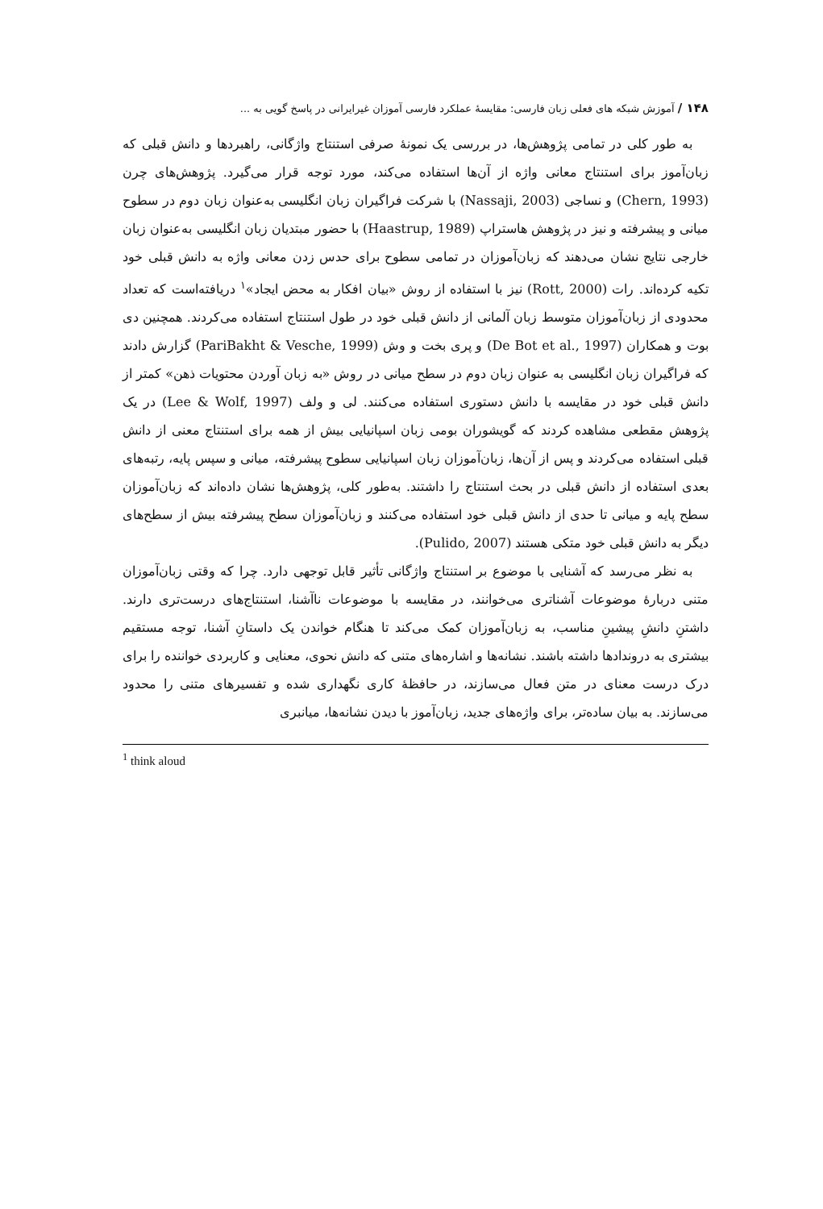۱۴۸ / آموزش شبکه های فعلی زبان فارسی: مقایسهٔ عملکرد فارسی آموزان غیرایرانی در پاسخ گویی به ...
به طور کلی در تمامی پژوهش‌ها، در بررسی یک نمونهٔ صرفی استنتاج واژگانی، راهبردها و دانش قبلی که زبان‌آموز برای استنتاج معانی واژه از آن‌ها استفاده می‌کند، مورد توجه قرار می‌گیرد. پژوهش‌های چرن (Chern, 1993) و نساجی (Nassaji, 2003) با شرکت فراگیران زبان انگلیسی به‌عنوان زبان دوم در سطوح میانی و پیشرفته و نیز در پژوهش هاستراپ (Haastrup, 1989) با حضور مبتدیان زبان انگلیسی به‌عنوان زبان خارجی نتایج نشان می‌دهند که زبان‌آموزان در تمامی سطوح برای حدس زدن معانی واژه به دانش قبلی خود تکیه کرده‌اند. رات (Rott, 2000) نیز با استفاده از روش «بیان افکار به محض ایجاد»<sup>۱</sup> دریافته‌است که تعداد محدودی از زبان‌آموزان متوسط زبان آلمانی از دانش قبلی خود در طول استنتاج استفاده می‌کردند. همچنین دی بوت و همکاران (De Bot et al., 1997) و پری بخت و وش (PariBakht & Vesche, 1999) گزارش دادند که فراگیران زبان انگلیسی به عنوان زبان دوم در سطح میانی در روش «به زبان آوردن محتویات ذهن» کمتر از دانش قبلی خود در مقایسه با دانش دستوری استفاده می‌کنند. لی و ولف (Lee & Wolf, 1997) در یک پژوهش مقطعی مشاهده کردند که گویشوران بومی زبان اسپانیایی بیش از همه برای استنتاج معنی از دانش قبلی استفاده می‌کردند و پس از آن‌ها، زبان‌آموزان زبان اسپانیایی سطوح پیشرفته، میانی و سپس پایه، رتبه‌های بعدی استفاده از دانش قبلی در بحث استنتاج را داشتند. به‌طور کلی، پژوهش‌ها نشان داده‌اند که زبان‌آموزان سطح پایه و میانی تا حدی از دانش قبلی خود استفاده می‌کنند و زبان‌آموزان سطح پیشرفته بیش از سطح‌های دیگر به دانش قبلی خود متکی هستند (Pulido, 2007).
به نظر می‌رسد که آشنایی با موضوع بر استنتاج واژگانی تأثیر قابل توجهی دارد. چرا که وقتی زبان‌آموزان متنی دربارهٔ موضوعات آشناتری می‌خوانند، در مقایسه با موضوعات ناآشنا، استنتاج‌های درست‌تری دارند. داشتنِ دانشِ پیشینِ مناسب، به زبان‌آموزان کمک می‌کند تا هنگام خواندن یک داستانِ آشنا، توجه مستقیم بیشتری به دروندادها داشته باشند. نشانه‌ها و اشاره‌های متنی که دانش نحوی، معنایی و کاربردی خواننده را برای درک درست معنای در متن فعال می‌سازند، در حافظهٔ کاری نگهداری شده و تفسیرهای متنی را محدود می‌سازند. به بیان ساده‌تر، برای واژه‌های جدید، زبان‌آموز با دیدن نشانه‌ها، میانبری
<sup>1</sup> think aloud